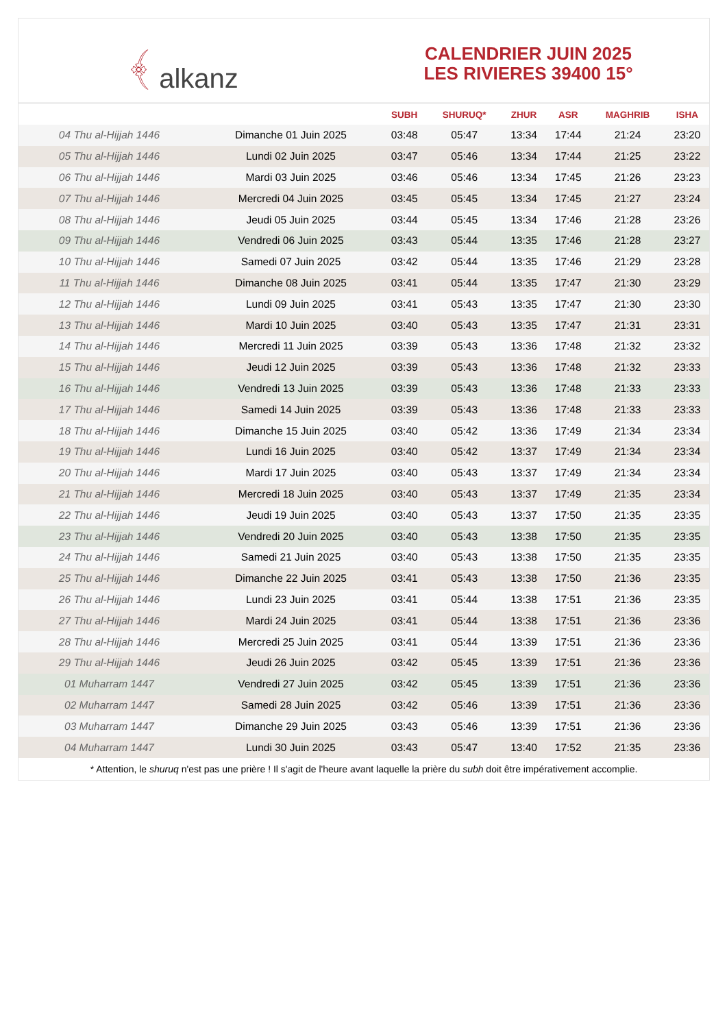﴾ alkanz
CALENDRIER JUIN 2025
LES RIVIERES 39400 15°
| | | SUBH | SHURUQ* | ZHUR | ASR | MAGHRIB | ISHA |
| --- | --- | --- | --- | --- | --- | --- | --- |
| 04 Thu al-Hijjah 1446 | Dimanche 01 Juin 2025 | 03:48 | 05:47 | 13:34 | 17:44 | 21:24 | 23:20 |
| 05 Thu al-Hijjah 1446 | Lundi 02 Juin 2025 | 03:47 | 05:46 | 13:34 | 17:44 | 21:25 | 23:22 |
| 06 Thu al-Hijjah 1446 | Mardi 03 Juin 2025 | 03:46 | 05:46 | 13:34 | 17:45 | 21:26 | 23:23 |
| 07 Thu al-Hijjah 1446 | Mercredi 04 Juin 2025 | 03:45 | 05:45 | 13:34 | 17:45 | 21:27 | 23:24 |
| 08 Thu al-Hijjah 1446 | Jeudi 05 Juin 2025 | 03:44 | 05:45 | 13:34 | 17:46 | 21:28 | 23:26 |
| 09 Thu al-Hijjah 1446 | Vendredi 06 Juin 2025 | 03:43 | 05:44 | 13:35 | 17:46 | 21:28 | 23:27 |
| 10 Thu al-Hijjah 1446 | Samedi 07 Juin 2025 | 03:42 | 05:44 | 13:35 | 17:46 | 21:29 | 23:28 |
| 11 Thu al-Hijjah 1446 | Dimanche 08 Juin 2025 | 03:41 | 05:44 | 13:35 | 17:47 | 21:30 | 23:29 |
| 12 Thu al-Hijjah 1446 | Lundi 09 Juin 2025 | 03:41 | 05:43 | 13:35 | 17:47 | 21:30 | 23:30 |
| 13 Thu al-Hijjah 1446 | Mardi 10 Juin 2025 | 03:40 | 05:43 | 13:35 | 17:47 | 21:31 | 23:31 |
| 14 Thu al-Hijjah 1446 | Mercredi 11 Juin 2025 | 03:39 | 05:43 | 13:36 | 17:48 | 21:32 | 23:32 |
| 15 Thu al-Hijjah 1446 | Jeudi 12 Juin 2025 | 03:39 | 05:43 | 13:36 | 17:48 | 21:32 | 23:33 |
| 16 Thu al-Hijjah 1446 | Vendredi 13 Juin 2025 | 03:39 | 05:43 | 13:36 | 17:48 | 21:33 | 23:33 |
| 17 Thu al-Hijjah 1446 | Samedi 14 Juin 2025 | 03:39 | 05:43 | 13:36 | 17:48 | 21:33 | 23:33 |
| 18 Thu al-Hijjah 1446 | Dimanche 15 Juin 2025 | 03:40 | 05:42 | 13:36 | 17:49 | 21:34 | 23:34 |
| 19 Thu al-Hijjah 1446 | Lundi 16 Juin 2025 | 03:40 | 05:42 | 13:37 | 17:49 | 21:34 | 23:34 |
| 20 Thu al-Hijjah 1446 | Mardi 17 Juin 2025 | 03:40 | 05:43 | 13:37 | 17:49 | 21:34 | 23:34 |
| 21 Thu al-Hijjah 1446 | Mercredi 18 Juin 2025 | 03:40 | 05:43 | 13:37 | 17:49 | 21:35 | 23:34 |
| 22 Thu al-Hijjah 1446 | Jeudi 19 Juin 2025 | 03:40 | 05:43 | 13:37 | 17:50 | 21:35 | 23:35 |
| 23 Thu al-Hijjah 1446 | Vendredi 20 Juin 2025 | 03:40 | 05:43 | 13:38 | 17:50 | 21:35 | 23:35 |
| 24 Thu al-Hijjah 1446 | Samedi 21 Juin 2025 | 03:40 | 05:43 | 13:38 | 17:50 | 21:35 | 23:35 |
| 25 Thu al-Hijjah 1446 | Dimanche 22 Juin 2025 | 03:41 | 05:43 | 13:38 | 17:50 | 21:36 | 23:35 |
| 26 Thu al-Hijjah 1446 | Lundi 23 Juin 2025 | 03:41 | 05:44 | 13:38 | 17:51 | 21:36 | 23:35 |
| 27 Thu al-Hijjah 1446 | Mardi 24 Juin 2025 | 03:41 | 05:44 | 13:38 | 17:51 | 21:36 | 23:36 |
| 28 Thu al-Hijjah 1446 | Mercredi 25 Juin 2025 | 03:41 | 05:44 | 13:39 | 17:51 | 21:36 | 23:36 |
| 29 Thu al-Hijjah 1446 | Jeudi 26 Juin 2025 | 03:42 | 05:45 | 13:39 | 17:51 | 21:36 | 23:36 |
| 01 Muharram 1447 | Vendredi 27 Juin 2025 | 03:42 | 05:45 | 13:39 | 17:51 | 21:36 | 23:36 |
| 02 Muharram 1447 | Samedi 28 Juin 2025 | 03:42 | 05:46 | 13:39 | 17:51 | 21:36 | 23:36 |
| 03 Muharram 1447 | Dimanche 29 Juin 2025 | 03:43 | 05:46 | 13:39 | 17:51 | 21:36 | 23:36 |
| 04 Muharram 1447 | Lundi 30 Juin 2025 | 03:43 | 05:47 | 13:40 | 17:52 | 21:35 | 23:36 |
* Attention, le shuruq n'est pas une prière ! Il s'agit de l'heure avant laquelle la prière du subh doit être impérativement accomplie.